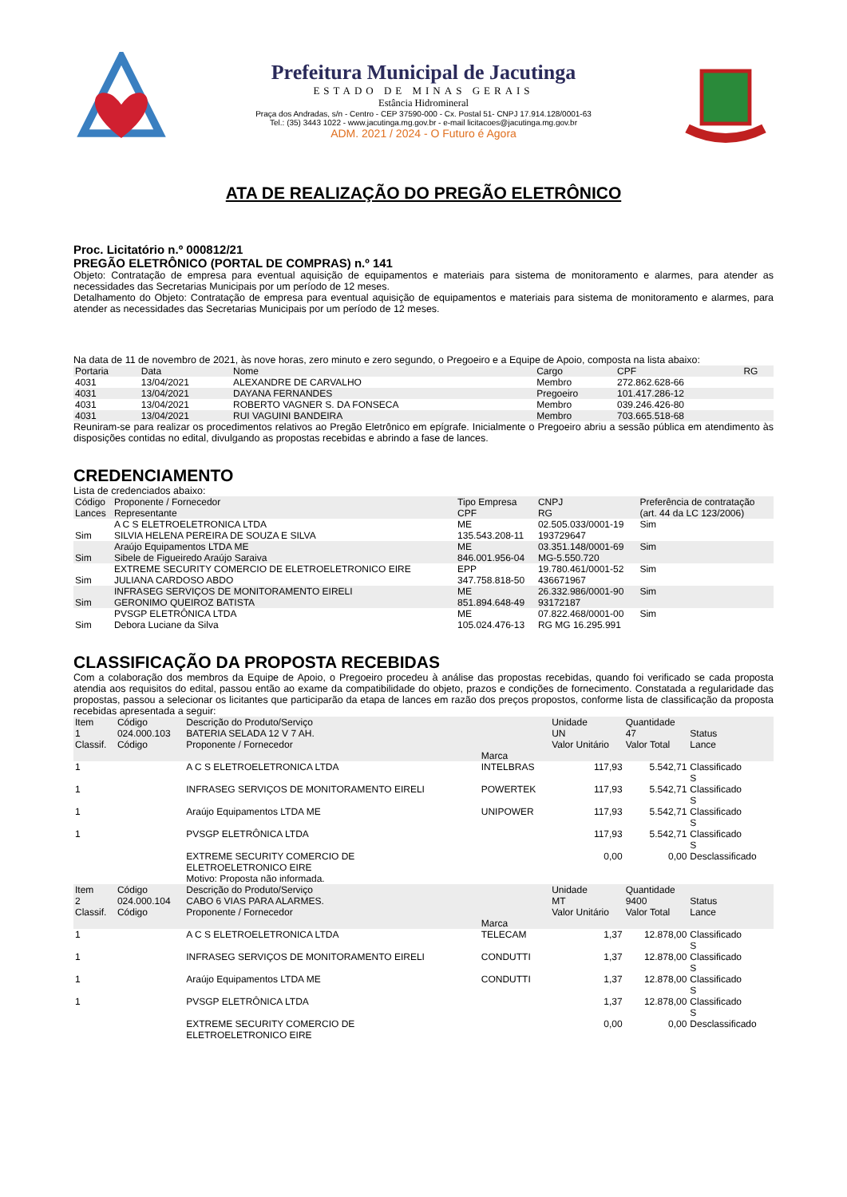Prefeitura Municipal de Jacutinga
ESTADO DE MINAS GERAIS
Estância Hidromineral
Praça dos Andradas, s/n - Centro - CEP 37590-000 - Cx. Postal 51- CNPJ 17.914.128/0001-63
Tel.: (35) 3443 1022 - www.jacutinga.mg.gov.br - e-mail licitacoes@jacutinga.mg.gov.br
ADM. 2021 / 2024 - O Futuro é Agora
ATA DE REALIZAÇÃO DO PREGÃO ELETRÔNICO
Proc. Licitatório n.º 000812/21
PREGÃO ELETRÔNICO (PORTAL DE COMPRAS) n.º 141
Objeto: Contratação de empresa para eventual aquisição de equipamentos e materiais para sistema de monitoramento e alarmes, para atender as necessidades das Secretarias Municipais por um período de 12 meses.
Detalhamento do Objeto: Contratação de empresa para eventual aquisição de equipamentos e materiais para sistema de monitoramento e alarmes, para atender as necessidades das Secretarias Municipais por um período de 12 meses.
Na data de 11 de novembro de 2021, às nove horas, zero minuto e zero segundo, o Pregoeiro e a Equipe de Apoio, composta na lista abaixo:
| Portaria | Data | Nome | Cargo | CPF | RG |
| --- | --- | --- | --- | --- | --- |
| 4031 | 13/04/2021 | ALEXANDRE DE CARVALHO | Membro | 272.862.628-66 | |
| 4031 | 13/04/2021 | DAYANA FERNANDES | Pregoeiro | 101.417.286-12 | |
| 4031 | 13/04/2021 | ROBERTO VAGNER S. DA FONSECA | Membro | 039.246.426-80 | |
| 4031 | 13/04/2021 | RUI VAGUINI BANDEIRA | Membro | 703.665.518-68 | |
Reuniram-se para realizar os procedimentos relativos ao Pregão Eletrônico em epígrafe. Inicialmente o Pregoeiro abriu a sessão pública em atendimento às disposições contidas no edital, divulgando as propostas recebidas e abrindo a fase de lances.
CREDENCIAMENTO
Lista de credenciados abaixo:
| Código Lances | Proponente / Fornecedor Representante | Tipo Empresa CPF | CNPJ RG | Preferência de contratação (art. 44 da LC 123/2006) |
| --- | --- | --- | --- | --- |
| Sim | A C S ELETROELETRONICA LTDA SILVIA HELENA PEREIRA DE SOUZA E SILVA | ME 135.543.208-11 | 02.505.033/0001-19 193729647 | Sim |
| Sim | Araújo Equipamentos LTDA ME Sibele de Figueiredo Araújo Saraiva | ME 846.001.956-04 | 03.351.148/0001-69 MG-5.550.720 | Sim |
| Sim | EXTREME SECURITY COMERCIO DE ELETROELETRONICO EIRE JULIANA CARDOSO ABDO | EPP 347.758.818-50 | 19.780.461/0001-52 436671967 | Sim |
| Sim | INFRASEG SERVIÇOS DE MONITORAMENTO EIRELI GERONIMO QUEIROZ BATISTA | ME 851.894.648-49 | 26.332.986/0001-90 93172187 | Sim |
| Sim | PVSGP ELETRÔNICA LTDA Debora Luciane da Silva | ME 105.024.476-13 | 07.822.468/0001-00 RG MG 16.295.991 | Sim |
CLASSIFICAÇÃO DA PROPOSTA RECEBIDAS
Com a colaboração dos membros da Equipe de Apoio, o Pregoeiro procedeu à análise das propostas recebidas, quando foi verificado se cada proposta atendia aos requisitos do edital, passou então ao exame da compatibilidade do objeto, prazos e condições de fornecimento. Constatada a regularidade das propostas, passou a selecionar os licitantes que participarão da etapa de lances em razão dos preços propostos, conforme lista de classificação da proposta recebidas apresentada a seguir:
| Item 1 Classif. | Código 024.000.103 Código | Descrição do Produto/Serviço BATERIA SELADA 12 V 7 AH. Proponente / Fornecedor | Marca | Unidade UN Valor Unitário | Quantidade 47 Valor Total | Status Lance |
| --- | --- | --- | --- | --- | --- | --- |
| 1 | | A C S ELETROELETRONICA LTDA | INTELBRAS | 117,93 | 5.542,71 | Classificado S |
| 1 | | INFRASEG SERVIÇOS DE MONITORAMENTO EIRELI | POWERTEK | 117,93 | 5.542,71 | Classificado S |
| 1 | | Araújo Equipamentos LTDA ME | UNIPOWER | 117,93 | 5.542,71 | Classificado S |
| 1 | | PVSGP ELETRÔNICA LTDA | | 117,93 | 5.542,71 | Classificado S |
| | | EXTREME SECURITY COMERCIO DE ELETROELETRONICO EIRE Motivo: Proposta não informada. | | 0,00 | 0,00 | Desclassificado |
| Item 2 Classif. | Código 024.000.104 Código | Descrição do Produto/Serviço CABO 6 VIAS PARA ALARMES. Proponente / Fornecedor | Marca | Unidade MT Valor Unitário | Quantidade 9400 Valor Total | Status Lance |
| 1 | | A C S ELETROELETRONICA LTDA | TELECAM | 1,37 | 12.878,00 | Classificado S |
| 1 | | INFRASEG SERVIÇOS DE MONITORAMENTO EIRELI | CONDUTTI | 1,37 | 12.878,00 | Classificado S |
| 1 | | Araújo Equipamentos LTDA ME | CONDUTTI | 1,37 | 12.878,00 | Classificado S |
| 1 | | PVSGP ELETRÔNICA LTDA | | 1,37 | 12.878,00 | Classificado S |
| | | EXTREME SECURITY COMERCIO DE ELETROELETRONICO EIRE | | 0,00 | 0,00 | Desclassificado |